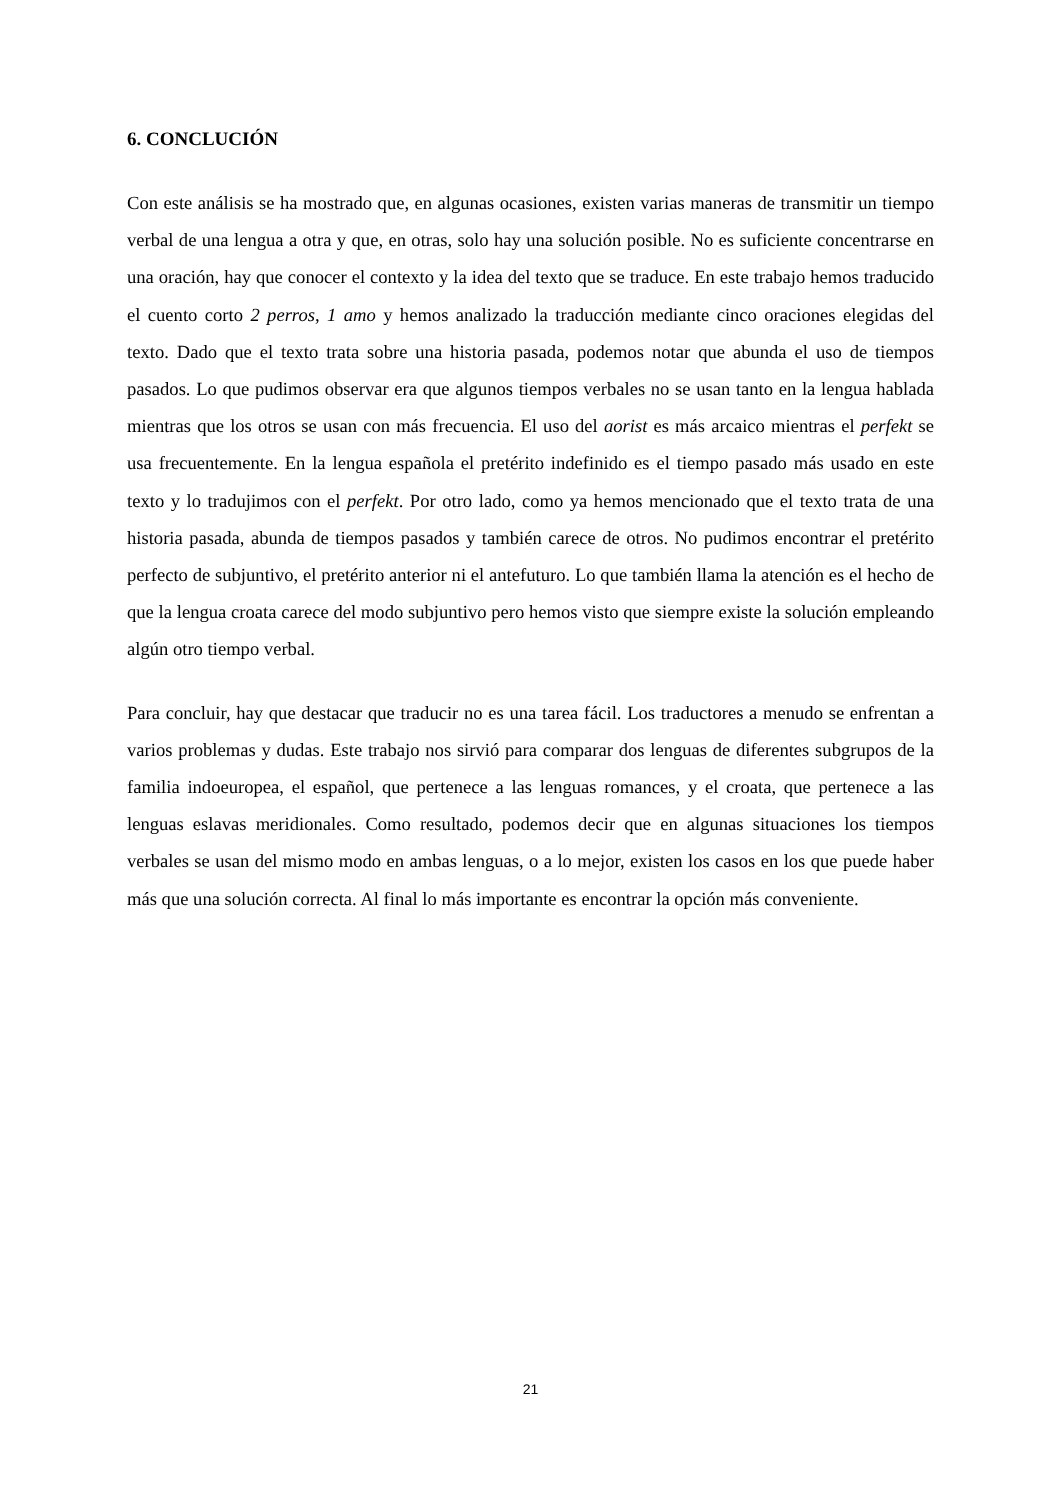6. CONCLUCIÓN
Con este análisis se ha mostrado que, en algunas ocasiones, existen varias maneras de transmitir un tiempo verbal de una lengua a otra y que, en otras, solo hay una solución posible. No es suficiente concentrarse en una oración, hay que conocer el contexto y la idea del texto que se traduce. En este trabajo hemos traducido el cuento corto 2 perros, 1 amo y hemos analizado la traducción mediante cinco oraciones elegidas del texto. Dado que el texto trata sobre una historia pasada, podemos notar que abunda el uso de tiempos pasados. Lo que pudimos observar era que algunos tiempos verbales no se usan tanto en la lengua hablada mientras que los otros se usan con más frecuencia. El uso del aorist es más arcaico mientras el perfekt se usa frecuentemente. En la lengua española el pretérito indefinido es el tiempo pasado más usado en este texto y lo tradujimos con el perfekt. Por otro lado, como ya hemos mencionado que el texto trata de una historia pasada, abunda de tiempos pasados y también carece de otros. No pudimos encontrar el pretérito perfecto de subjuntivo, el pretérito anterior ni el antefuturo. Lo que también llama la atención es el hecho de que la lengua croata carece del modo subjuntivo pero hemos visto que siempre existe la solución empleando algún otro tiempo verbal.
Para concluir, hay que destacar que traducir no es una tarea fácil. Los traductores a menudo se enfrentan a varios problemas y dudas. Este trabajo nos sirvió para comparar dos lenguas de diferentes subgrupos de la familia indoeuropea, el español, que pertenece a las lenguas romances, y el croata, que pertenece a las lenguas eslavas meridionales. Como resultado, podemos decir que en algunas situaciones los tiempos verbales se usan del mismo modo en ambas lenguas, o a lo mejor, existen los casos en los que puede haber más que una solución correcta. Al final lo más importante es encontrar la opción más conveniente.
21